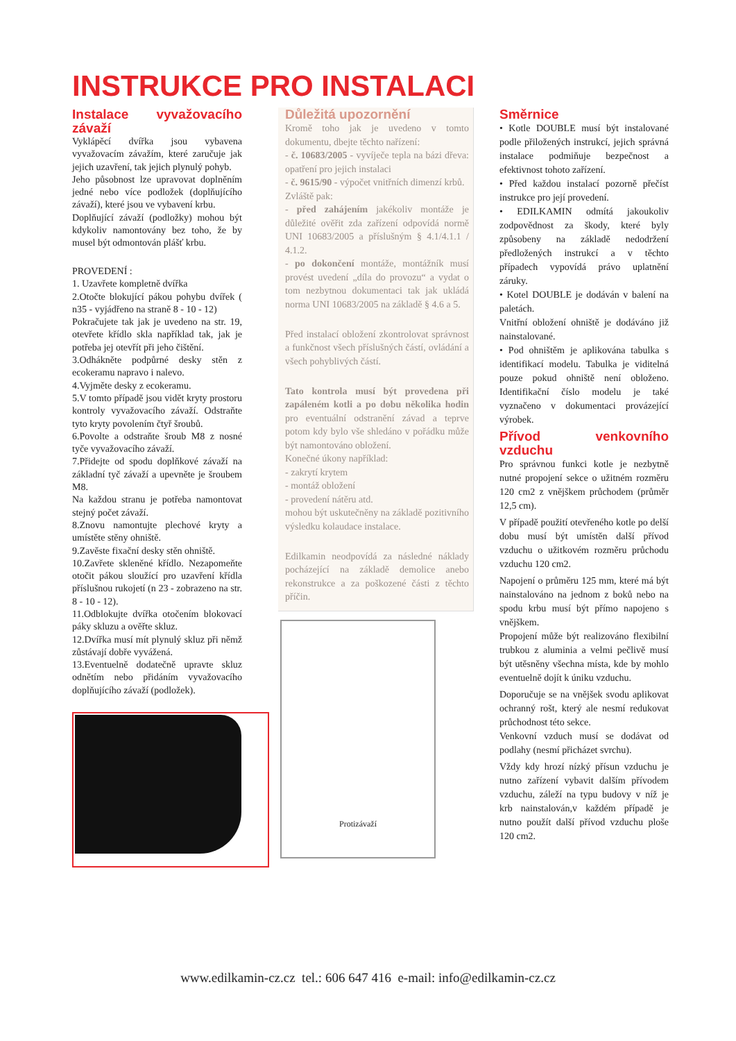INSTRUKCE PRO INSTALACI
Instalace vyvažovacího závaží
Vyklápěcí dvířka jsou vybavena vyvažovacím závažím, které zaručuje jak jejich uzavření, tak jejich plynulý pohyb.
Jeho působnost lze upravovat doplněním jedné nebo více podložek (doplňujícího závaží), které jsou ve vybavení krbu.
Doplňující závaží (podložky) mohou být kdykoliv namontovány bez toho, že by musel být odmontován plášť krbu.
PROVEDENÍ :
1. Uzavřete kompletně dvířka
2.Otočte blokující pákou pohybu dvířek ( n35 - vyjádřeno na straně 8 - 10 - 12)
Pokračujete tak jak je uvedeno na str. 19, otevřete křídlo skla například tak, jak je potřeba jej otevřít při jeho čištění.
3.Odhákněte podpůrné desky stěn z ecokeramu napravo i nalevo.
4.Vyjměte desky z ecokeramu.
5.V tomto případě jsou vidět kryty prostoru kontroly vyvažovacího závaží. Odstraňte tyto kryty povolením čtyř šroubů.
6.Povolte a odstraňte šroub M8 z nosné tyče vyvažovacího závaží.
7.Přidejte od spodu doplňkové závaží na základní tyč závaží a upevněte je šroubem M8.
Na každou stranu je potřeba namontovat stejný počet závaží.
8.Znovu namontujte plechové kryty a umístěte stěny ohniště.
9.Zavěste fixační desky stěn ohniště.
10.Zavřete skleněné křídlo. Nezapomeňte otočit pákou sloužící pro uzavření křídla příslušnou rukojetí (n 23 - zobrazeno na str. 8 - 10 - 12).
11.Odblokujte dvířka otočením blokovací páky skluzu a ověřte skluz.
12.Dvířka musí mít plynulý skluz při němž zůstávají dobře vyvážená.
13.Eventuelně dodatečně upravte skluz odnětím nebo přidáním vyvažovacího doplňujícího závaží (podložek).
Důležitá upozornění
Kromě toho jak je uvedeno v tomto dokumentu, dbejte těchto nařízení:
- č. 10683/2005 - vyvíječe tepla na bázi dřeva: opatření pro jejich instalaci
- č. 9615/90 - výpočet vnitřních dimenzí krbů.
Zvláště pak:
- před zahájením jakékoliv montáže je důležité ověřit zda zařízení odpovídá normě UNI 10683/2005 a příslušným § 4.1/4.1.1 / 4.1.2.
- po dokončení montáže, montážník musí provést uvedení „díla do provozu“ a vydat o tom nezbytnou dokumentaci tak jak ukládá norma UNI 10683/2005 na základě § 4.6 a 5.
Před instalací obložení zkontrolovat správnost a funkčnost všech příslušných částí, ovládání a všech pohyblivých částí.
Tato kontrola musí být provedena při zapáleném kotli a po dobu několika hodin pro eventuální odstranění závad a teprve potom kdy bylo vše shledáno v pořádku může být namontováno obložení.
Konečné úkony například:
- zakrytí krytem
- montáž obložení
- provedení nátěru atd.
mohou být uskutečněny na základě pozitivního výsledku kolaudace instalace.
Edilkamin neodpovídá za následné náklady pocházející na základě demolice anebo rekonstrukce a za poškozené části z těchto příčin.
Protizávaží
Směrnice
• Kotle DOUBLE musí být instalované podle přiložených instrukcí, jejich správná instalace podmiňuje bezpečnost a efektivnost tohoto zařízení.
• Před každou instalací pozorně přečíst instrukce pro její provedení.
• EDILKAMIN odmítá jakoukoliv zodpovědnost za škody, které byly způsobeny na základě nedodržení předložených instrukcí a v těchto případech vypovídá právo uplatnění záruky.
• Kotel DOUBLE je dodáván v balení na paletách.
Vnitřní obložení ohniště je dodáváno již nainstalované.
• Pod ohništěm je aplikována tabulka s identifikací modelu. Tabulka je viditelná pouze pokud ohniště není obloženo. Identifikační číslo modelu je také vyznačeno v dokumentaci provázející výrobek.
Přívod venkovního vzduchu
Pro správnou funkci kotle je nezbytně nutné propojení sekce o užitném rozměru 120 cm2 z vnějškem průchodem (průměr 12,5 cm).
V případě použití otevřeného kotle po delší dobu musí být umístěn další přívod vzduchu o užitkovém rozměru průchodu vzduchu 120 cm2.
Napojení o průměru 125 mm, které má být nainstalováno na jednom z boků nebo na spodu krbu musí být přímo napojeno s vnějškem.
Propojení může být realizováno flexibilní trubkou z aluminia a velmi pečlivě musí být utěsněny všechna místa, kde by mohlo eventuelně dojít k úniku vzduchu.
Doporučuje se na vnějšek svodu aplikovat ochranný rošt, který ale nesmí redukovat průchodnost této sekce.
Venkovní vzduch musí se dodávat od podlahy (nesmí přicházet svrchu).
Vždy kdy hrozí nízký přísun vzduchu je nutno zařízení vybavit dalším přívodem vzduchu, záleží na typu budovy v níž je krb nainstalován,v každém případě je nutno použít další přívod vzduchu ploše 120 cm2.
www.edilkamin-cz.cz tel.: 606 647 416 e-mail: info@edilkamin-cz.cz